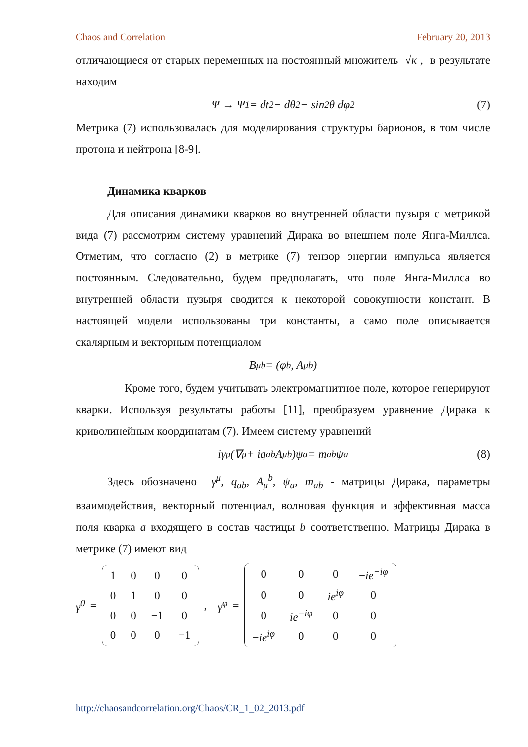Chaos and Correlation February 20, 2013
отличающиеся от старых переменных на постоянный множитель √κ , в результате находим
Ψ → Ψ<sub>1</sub> = dt<sup>2</sup> − dθ<sup>2</sup> − sin<sup>2</sup>θ dφ<sup>2</sup> (7)
Метрика (7) использовалась для моделирования структуры барионов, в том числе протона и нейтрона [8-9].
Динамика кварков
Для описания динамики кварков во внутренней области пузыря с метрикой вида (7) рассмотрим систему уравнений Дирака во внешнем поле Янга-Миллса. Отметим, что согласно (2) в метрике (7) тензор энергии импульса является постоянным. Следовательно, будем предполагать, что поле Янга-Миллса во внутренней области пузыря сводится к некоторой совокупности констант. В настоящей модели использованы три константы, а само поле описывается скалярным и векторным потенциалом
B<sub>μ</sub><sup>b</sup> = (φ<sup>b</sup>, A<sub>μ</sub><sup>b</sup>)
Кроме того, будем учитывать электромагнитное поле, которое генерируют кварки. Используя результаты работы [11], преобразуем уравнение Дирака к криволинейным координатам (7). Имеем систему уравнений
iγ<sup>μ</sup>(∇<sub>μ</sub> + iq<sub>ab</sub>A<sub>μ</sub><sup>b</sup>)ψ<sub>a</sub> = m<sub>ab</sub>ψ<sub>a</sub> (8)
Здесь обозначено γ<sup>μ</sup>, q<sub>ab</sub>, A<sub>μ</sub><sup>b</sup>, ψ<sub>a</sub>, m<sub>ab</sub> - матрицы Дирака, параметры взаимодействия, векторный потенциал, волновая функция и эффективная масса поля кварка a входящего в состав частицы b соответственно. Матрицы Дирака в метрике (7) имеют вид
γ<sup>0</sup> =
| 1 | 0 | 0 | 0 |
| 0 | 1 | 0 | 0 |
| 0 | 0 | −1 | 0 |
| 0 | 0 | 0 | −1 |
, γ<sup>φ</sup> =
| 0 | 0 | 0 | − ie<sup>−iφ</sup> |
| 0 | 0 | ie<sup>iφ</sup> | 0 |
| 0 | ie<sup>−iφ</sup> | 0 | 0 |
| − ie<sup>iφ</sup> | 0 | 0 | 0 |
http://chaosandcorrelation.org/Chaos/CR_1_02_2013.pdf